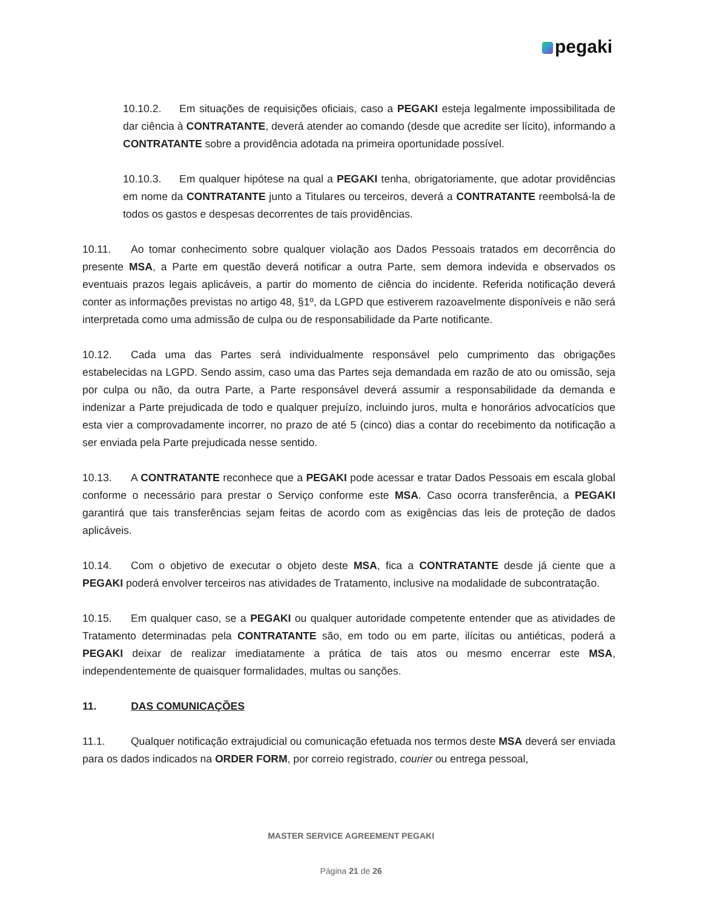pegaki
10.10.2. Em situações de requisições oficiais, caso a PEGAKI esteja legalmente impossibilitada de dar ciência à CONTRATANTE, deverá atender ao comando (desde que acredite ser lícito), informando a CONTRATANTE sobre a providência adotada na primeira oportunidade possível.
10.10.3. Em qualquer hipótese na qual a PEGAKI tenha, obrigatoriamente, que adotar providências em nome da CONTRATANTE junto a Titulares ou terceiros, deverá a CONTRATANTE reembolsá-la de todos os gastos e despesas decorrentes de tais providências.
10.11. Ao tomar conhecimento sobre qualquer violação aos Dados Pessoais tratados em decorrência do presente MSA, a Parte em questão deverá notificar a outra Parte, sem demora indevida e observados os eventuais prazos legais aplicáveis, a partir do momento de ciência do incidente. Referida notificação deverá conter as informações previstas no artigo 48, §1º, da LGPD que estiverem razoavelmente disponíveis e não será interpretada como uma admissão de culpa ou de responsabilidade da Parte notificante.
10.12. Cada uma das Partes será individualmente responsável pelo cumprimento das obrigações estabelecidas na LGPD. Sendo assim, caso uma das Partes seja demandada em razão de ato ou omissão, seja por culpa ou não, da outra Parte, a Parte responsável deverá assumir a responsabilidade da demanda e indenizar a Parte prejudicada de todo e qualquer prejuízo, incluindo juros, multa e honorários advocatícios que esta vier a comprovadamente incorrer, no prazo de até 5 (cinco) dias a contar do recebimento da notificação a ser enviada pela Parte prejudicada nesse sentido.
10.13. A CONTRATANTE reconhece que a PEGAKI pode acessar e tratar Dados Pessoais em escala global conforme o necessário para prestar o Serviço conforme este MSA. Caso ocorra transferência, a PEGAKI garantirá que tais transferências sejam feitas de acordo com as exigências das leis de proteção de dados aplicáveis.
10.14. Com o objetivo de executar o objeto deste MSA, fica a CONTRATANTE desde já ciente que a PEGAKI poderá envolver terceiros nas atividades de Tratamento, inclusive na modalidade de subcontratação.
10.15. Em qualquer caso, se a PEGAKI ou qualquer autoridade competente entender que as atividades de Tratamento determinadas pela CONTRATANTE são, em todo ou em parte, ilícitas ou antiéticas, poderá a PEGAKI deixar de realizar imediatamente a prática de tais atos ou mesmo encerrar este MSA, independentemente de quaisquer formalidades, multas ou sanções.
11. DAS COMUNICAÇÕES
11.1. Qualquer notificação extrajudicial ou comunicação efetuada nos termos deste MSA deverá ser enviada para os dados indicados na ORDER FORM, por correio registrado, courier ou entrega pessoal,
MASTER SERVICE AGREEMENT PEGAKI
Página 21 de 26